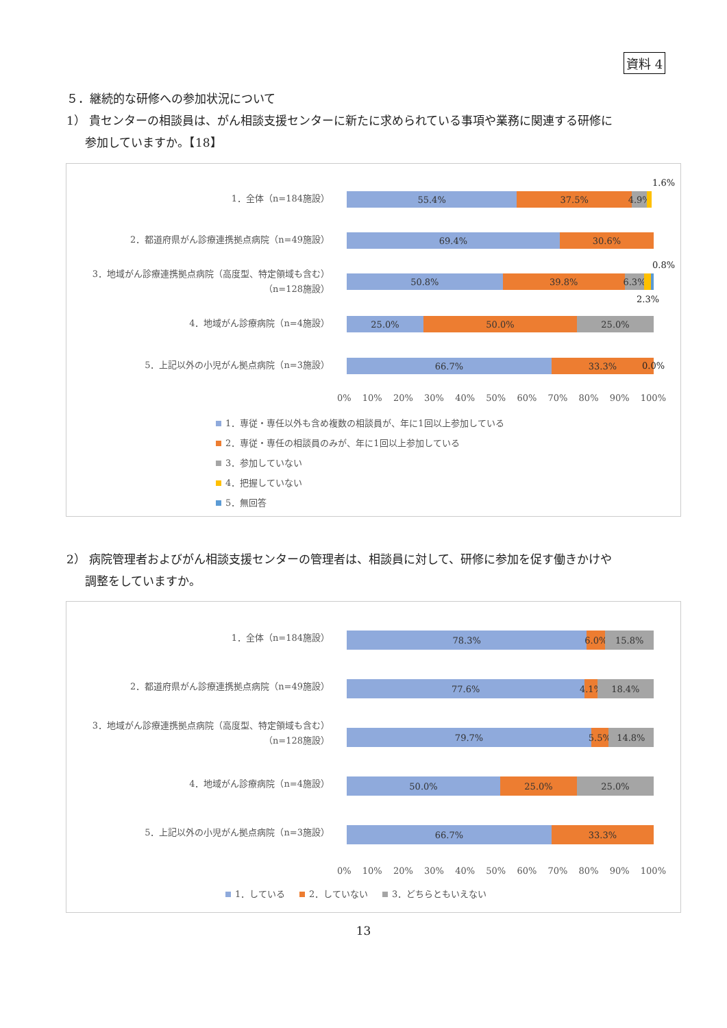資料 4
５．継続的な研修への参加状況について
1） 貴センターの相談員は、がん相談支援センターに新たに求められている事項や業務に関連する研修に
参加していますか。【18】
1．全体（n=184施設）
55.4% 37.5% 4.9%
1.6%
2．都道府県がん診療連携拠点病院（n=49施設）
69.4% 30.6%
3．地域がん診療連携拠点病院（高度型、特定領域も含む）
（n=128施設）
50.8% 39.8% 6.3%
0.8%
2.3%
4．地域がん診療病院（n=4施設）
25.0% 50.0% 25.0%
5．上記以外の小児がん拠点病院（n=3施設）
66.7% 33.3%
0.0%
0% 10% 20% 30% 40% 50% 60% 70% 80% 90% 100%
1．専従・専任以外も含め複数の相談員が、年に1回以上参加している
2．専従・専任の相談員のみが、年に1回以上参加している
3．参加していない
4．把握していない
5．無回答
2） 病院管理者およびがん相談支援センターの管理者は、相談員に対して、研修に参加を促す働きかけや
調整をしていますか。
1．全体（n=184施設）
78.3% 6.0% 15.8%
2．都道府県がん診療連携拠点病院（n=49施設）
77.6% 4.1% 18.4%
3．地域がん診療連携拠点病院（高度型、特定領域も含む）
（n=128施設）
79.7% 5.5% 14.8%
4．地域がん診療病院（n=4施設）
50.0% 25.0% 25.0%
5．上記以外の小児がん拠点病院（n=3施設）
66.7% 33.3%
0% 10% 20% 30% 40% 50% 60% 70% 80% 90% 100%
1．している 2．していない 3．どちらともいえない
13